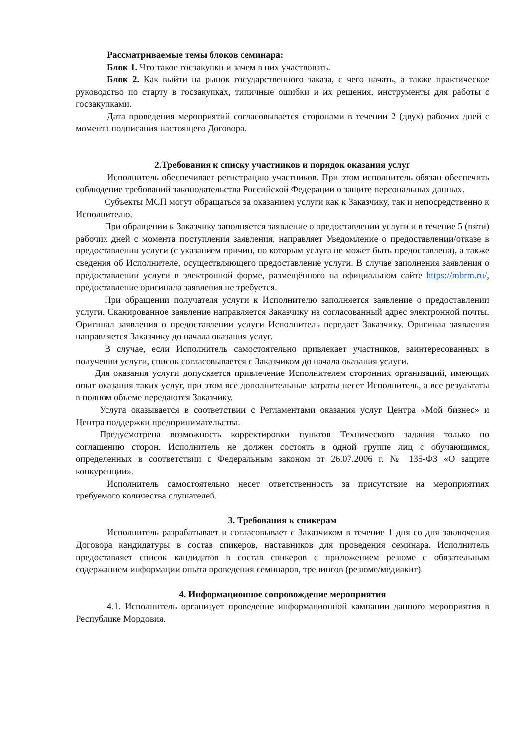Рассматриваемые темы блоков семинара:
Блок 1. Что такое госзакупки и зачем в них участвовать.
Блок 2. Как выйти на рынок государственного заказа, с чего начать, а также практическое руководство по старту в госзакупках, типичные ошибки и их решения, инструменты для работы с госзакупками.
Дата проведения мероприятий согласовывается сторонами в течении 2 (двух) рабочих дней с момента подписания настоящего Договора.
2.Требования к списку участников и порядок оказания услуг
Исполнитель обеспечивает регистрацию участников. При этом исполнитель обязан обеспечить соблюдение требований законодательства Российской Федерации о защите персональных данных.
Субъекты МСП могут обращаться за оказанием услуги как к Заказчику, так и непосредственно к Исполнителю.
При обращении к Заказчику заполняется заявление о предоставлении услуги и в течение 5 (пяти) рабочих дней с момента поступления заявления, направляет Уведомление о предоставлении/отказе в предоставлении услуги (с указанием причин, по которым услуга не может быть предоставлена), а также сведения об Исполнителе, осуществляющего предоставление услуги. В случае заполнения заявления о предоставлении услуги в электронной форме, размещённого на официальном сайте https://mbrm.ru/, предоставление оригинала заявления не требуется.
При обращении получателя услуги к Исполнителю заполняется заявление о предоставлении услуги. Сканированное заявление направляется Заказчику на согласованный адрес электронной почты. Оригинал заявления о предоставлении услуги Исполнитель передает Заказчику. Оригинал заявления направляется Заказчику до начала оказания услуг.
В случае, если Исполнитель самостоятельно привлекает участников, заинтересованных в получении услуги, список согласовывается с Заказчиком до начала оказания услуги.
Для оказания услуги допускается привлечение Исполнителем сторонних организаций, имеющих опыт оказания таких услуг, при этом все дополнительные затраты несет Исполнитель, а все результаты в полном объеме передаются Заказчику.
Услуга оказывается в соответствии с Регламентами оказания услуг Центра «Мой бизнес» и Центра поддержки предпринимательства.
Предусмотрена возможность корректировки пунктов Технического задания только по соглашению сторон. Исполнитель не должен состоять в одной группе лиц с обучающимся, определенных в соответствии с Федеральным законом от 26.07.2006 г. № 135-ФЗ «О защите конкуренции».
Исполнитель самостоятельно несет ответственность за присутствие на мероприятиях требуемого количества слушателей.
3. Требования к спикерам
Исполнитель разрабатывает и согласовывает с Заказчиком в течение 1 дня со дня заключения Договора кандидатуры в состав спикеров, наставников для проведения семинара. Исполнитель предоставляет список кандидатов в состав спикеров с приложением резюме с обязательным содержанием информации опыта проведения семинаров, тренингов (резюме/медиакит).
4. Информационное сопровождение мероприятия
4.1. Исполнитель организует проведение информационной кампании данного мероприятия в Республике Мордовия.